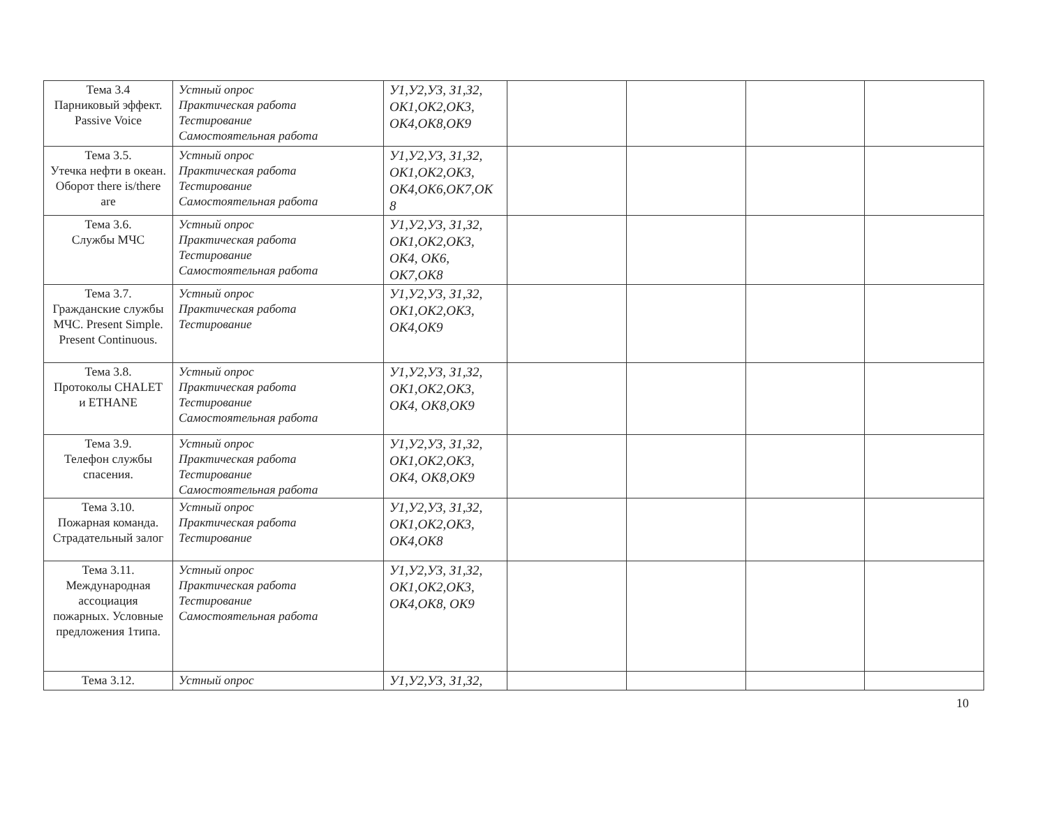| Тема 3.4 Парниковый эффект. Passive Voice | Устный опрос Практическая работа Тестирование Самостоятельная работа | У1,У2,У3, З1,З2, ОК1,ОК2,ОК3, ОК4,ОК8,ОК9 | | | | |
| Тема 3.5. Утечка нефти в океан. Оборот there is/there are | Устный опрос Практическая работа Тестирование Самостоятельная работа | У1,У2,У3, З1,З2, ОК1,ОК2,ОК3, ОК4,ОК6,ОК7,ОК 8 | | | | |
| Тема 3.6. Службы МЧС | Устный опрос Практическая работа Тестирование Самостоятельная работа | У1,У2,У3, З1,З2, ОК1,ОК2,ОК3, ОК4, ОК6, ОК7,ОК8 | | | | |
| Тема 3.7. Гражданские службы МЧС. Present Simple. Present Continuous. | Устный опрос Практическая работа Тестирование | У1,У2,У3, З1,З2, ОК1,ОК2,ОК3, ОК4,ОК9 | | | | |
| Тема 3.8. Протоколы CHALET и ETHANE | Устный опрос Практическая работа Тестирование Самостоятельная работа | У1,У2,У3, З1,З2, ОК1,ОК2,ОК3, ОК4, ОК8,ОК9 | | | | |
| Тема 3.9. Телефон службы спасения. | Устный опрос Практическая работа Тестирование Самостоятельная работа | У1,У2,У3, З1,З2, ОК1,ОК2,ОК3, ОК4, ОК8,ОК9 | | | | |
| Тема 3.10. Пожарная команда. Страдательный залог | Устный опрос Практическая работа Тестирование | У1,У2,У3, З1,З2, ОК1,ОК2,ОК3, ОК4,ОК8 | | | | |
| Тема 3.11. Международная ассоциация пожарных. Условные предложения 1типа. | Устный опрос Практическая работа Тестирование Самостоятельная работа | У1,У2,У3, З1,З2, ОК1,ОК2,ОК3, ОК4,ОК8, ОК9 | | | | |
| Тема 3.12. | Устный опрос | У1,У2,У3, З1,З2, | | | | |
10